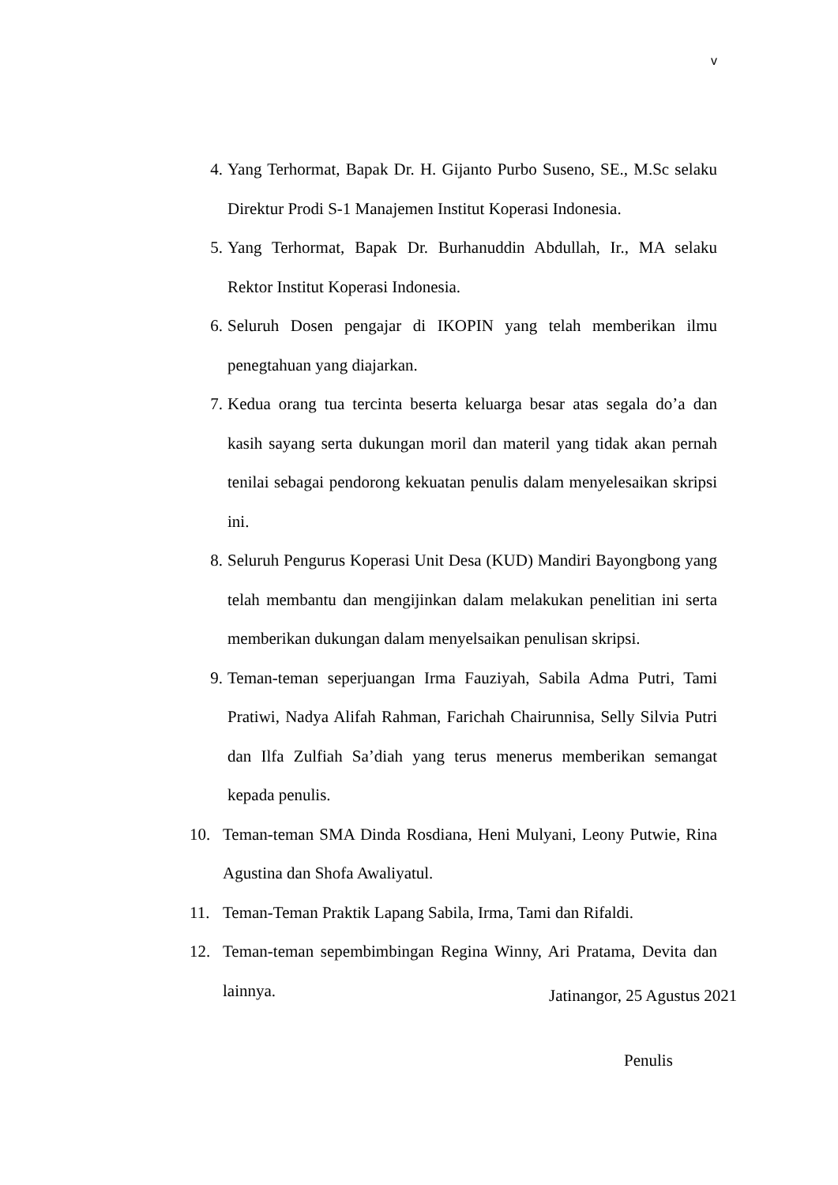v
4. Yang Terhormat, Bapak Dr. H. Gijanto Purbo Suseno, SE., M.Sc selaku Direktur Prodi S-1 Manajemen Institut Koperasi Indonesia.
5. Yang Terhormat, Bapak Dr. Burhanuddin Abdullah, Ir., MA selaku Rektor Institut Koperasi Indonesia.
6. Seluruh Dosen pengajar di IKOPIN yang telah memberikan ilmu penegtahuan yang diajarkan.
7. Kedua orang tua tercinta beserta keluarga besar atas segala do’a dan kasih sayang serta dukungan moril dan materil yang tidak akan pernah tenilai sebagai pendorong kekuatan penulis dalam menyelesaikan skripsi ini.
8. Seluruh Pengurus Koperasi Unit Desa (KUD) Mandiri Bayongbong yang telah membantu dan mengijinkan dalam melakukan penelitian ini serta memberikan dukungan dalam menyelsaikan penulisan skripsi.
9. Teman-teman seperjuangan Irma Fauziyah, Sabila Adma Putri, Tami Pratiwi, Nadya Alifah Rahman, Farichah Chairunnisa, Selly Silvia Putri dan Ilfa Zulfiah Sa’diah yang terus menerus memberikan semangat kepada penulis.
10. Teman-teman SMA Dinda Rosdiana, Heni Mulyani, Leony Putwie, Rina Agustina dan Shofa Awaliyatul.
11. Teman-Teman Praktik Lapang Sabila, Irma, Tami dan Rifaldi.
12. Teman-teman sepembimbingan Regina Winny, Ari Pratama, Devita dan lainnya.
Jatinangor, 25 Agustus 2021
Penulis